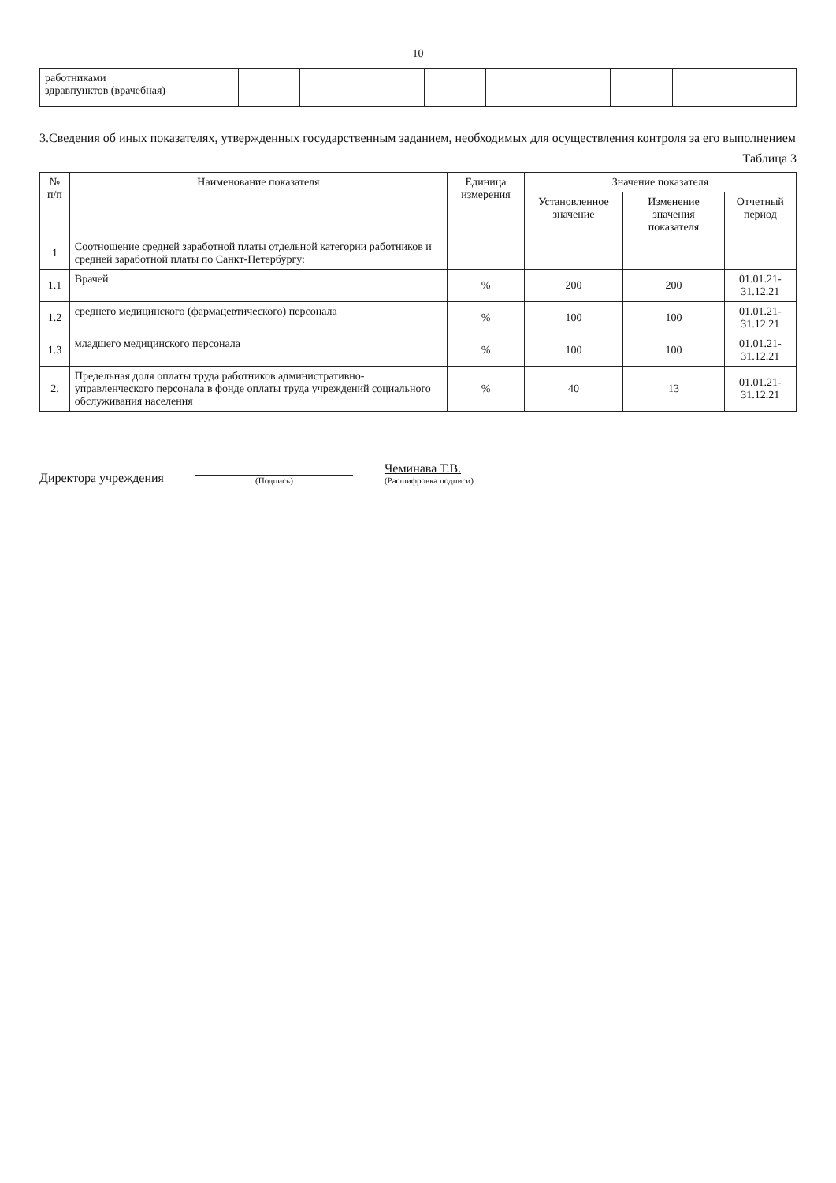10
| работниками здравпунктов (врачебная) | | | | | | | | | | |
3.Сведения об иных показателях, утвержденных государственным заданием, необходимых для осуществления контроля за его выполнением
Таблица 3
| № п/п | Наименование показателя | Единица измерения | Значение показателя | | |
| --- | --- | --- | --- | --- | --- |
| | | | Установленное значение | Изменение значения показателя | Отчетный период |
| 1 | Соотношение средней заработной платы отдельной категории работников и средней заработной платы по Санкт-Петербургу: | | | | |
| 1.1 | Врачей | % | 200 | 200 | 01.01.21-31.12.21 |
| 1.2 | среднего медицинского (фармацевтического) персонала | % | 100 | 100 | 01.01.21-31.12.21 |
| 1.3 | младшего медицинского персонала | % | 100 | 100 | 01.01.21-31.12.21 |
| 2. | Предельная доля оплаты труда работников административно-управленческого персонала в фонде оплаты труда учреждений социального обслуживания населения | % | 40 | 13 | 01.01.21-31.12.21 |
Директора учреждения
(Подпись)
Чеминава Т.В.
(Расшифровка подписи)